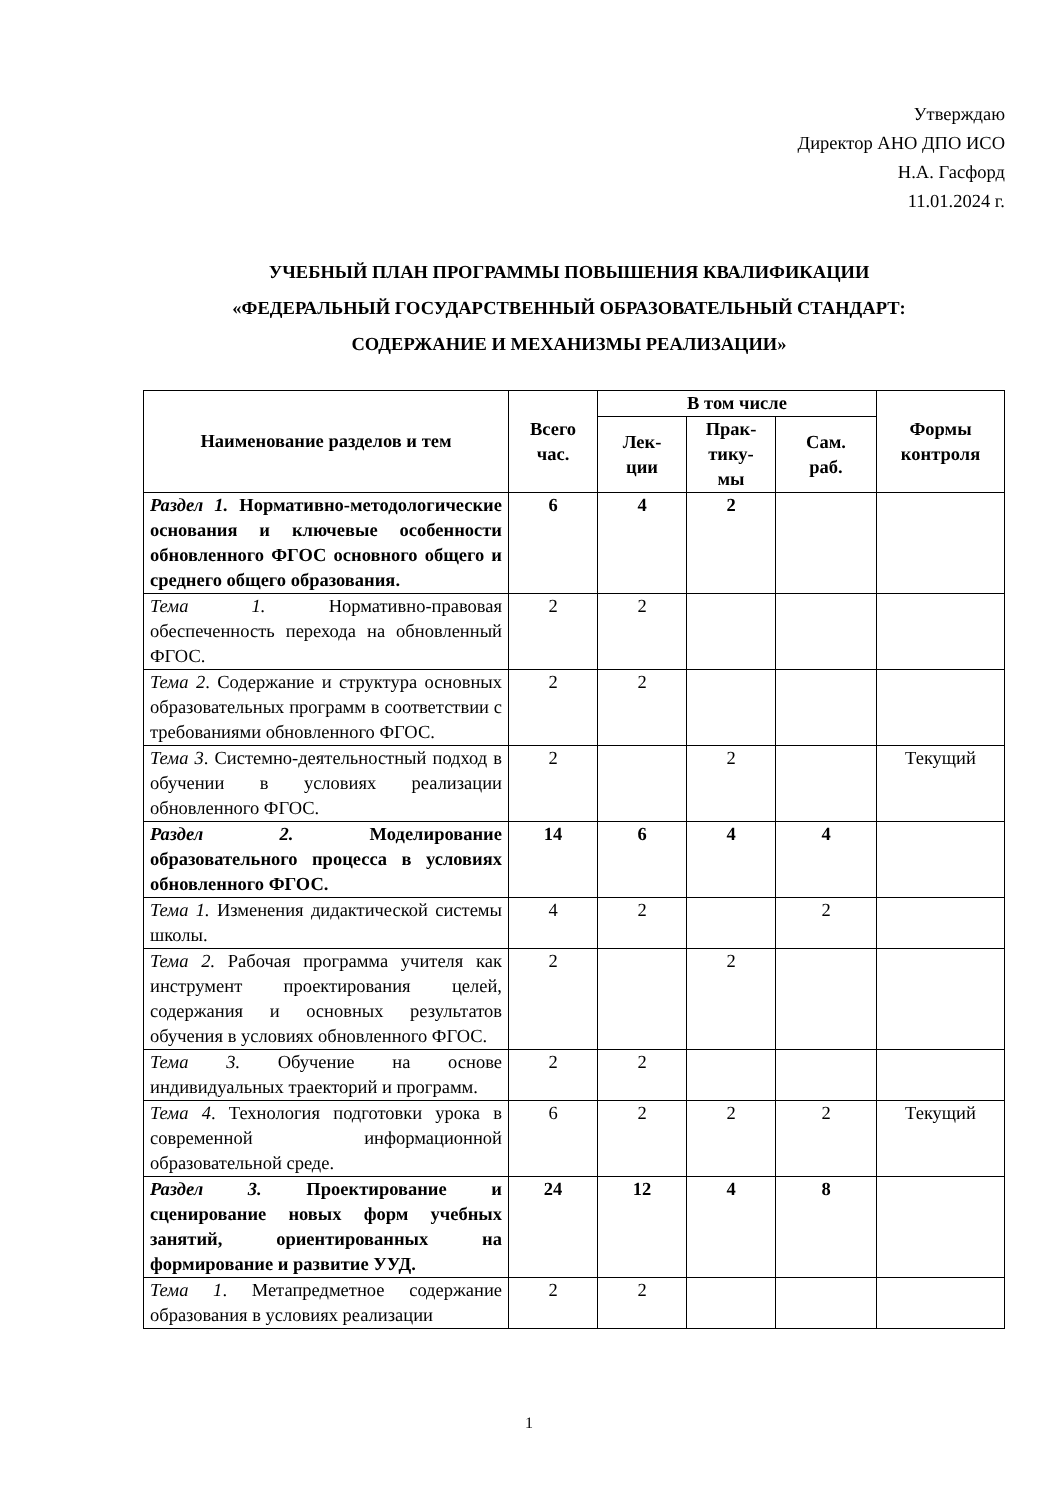Утверждаю
Директор АНО ДПО ИСО
Н.А. Гасфорд
11.01.2024 г.
УЧЕБНЫЙ ПЛАН ПРОГРАММЫ ПОВЫШЕНИЯ КВАЛИФИКАЦИИ
«ФЕДЕРАЛЬНЫЙ ГОСУДАРСТВЕННЫЙ ОБРАЗОВАТЕЛЬНЫЙ СТАНДАРТ:
СОДЕРЖАНИЕ И МЕХАНИЗМЫ РЕАЛИЗАЦИИ»
| Наименование разделов и тем | Всего час. | В том числе | | | Формы контроля |
| --- | --- | --- | --- | --- | --- |
| | | Лек- ции | Прак- тику- мы | Сам. раб. | |
| Раздел 1. Нормативно-методологические основания и ключевые особенности обновленного ФГОС основного общего и среднего общего образования. | 6 | 4 | 2 | | |
| Тема 1. Нормативно-правовая обеспеченность перехода на обновленный ФГОС. | 2 | 2 | | | |
| Тема 2 . Содержание и структура основных образовательных программ в соответствии с требованиями обновленного ФГОС. | 2 | 2 | | | |
| Тема 3 . Системно-деятельностный подход в обучении в условиях реализации обновленного ФГОС. | 2 | | 2 | | Текущий |
| Раздел 2. Моделирование образовательного процесса в условиях обновленного ФГОС. | 14 | 6 | 4 | 4 | |
| Тема 1. Изменения дидактической системы школы. | 4 | 2 | | 2 | |
| Тема 2. Рабочая программа учителя как инструмент проектирования целей, содержания и основных результатов обучения в условиях обновленного ФГОС. | 2 | | 2 | | |
| Тема 3. Обучение на основе индивидуальных траекторий и программ. | 2 | 2 | | | |
| Тема 4 . Технология подготовки урока в современной информационной образовательной среде. | 6 | 2 | 2 | 2 | Текущий |
| Раздел 3. Проектирование и сценирование новых форм учебных занятий, ориентированных на формирование и развитие УУД. | 24 | 12 | 4 | 8 | |
| Тема 1 . Метапредметное содержание образования в условиях реализации | 2 | 2 | | | |
1